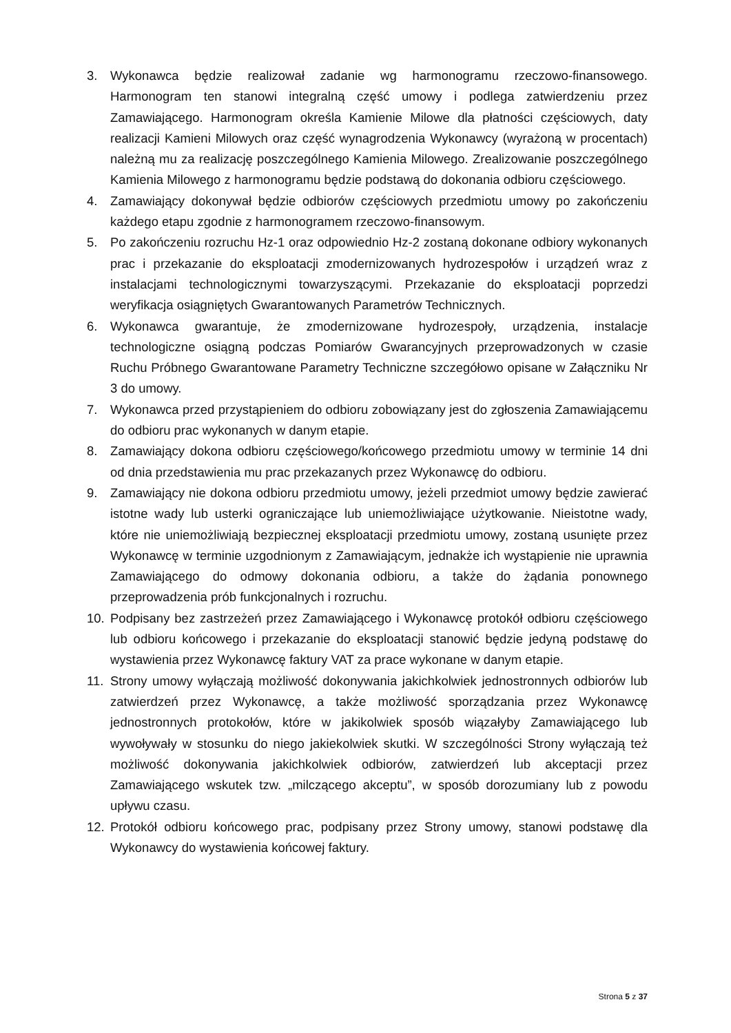3. Wykonawca będzie realizował zadanie wg harmonogramu rzeczowo-finansowego. Harmonogram ten stanowi integralną część umowy i podlega zatwierdzeniu przez Zamawiającego. Harmonogram określa Kamienie Milowe dla płatności częściowych, daty realizacji Kamieni Milowych oraz część wynagrodzenia Wykonawcy (wyrażoną w procentach) należną mu za realizację poszczególnego Kamienia Milowego. Zrealizowanie poszczególnego Kamienia Milowego z harmonogramu będzie podstawą do dokonania odbioru częściowego.
4. Zamawiający dokonywał będzie odbiorów częściowych przedmiotu umowy po zakończeniu każdego etapu zgodnie z harmonogramem rzeczowo-finansowym.
5. Po zakończeniu rozruchu Hz-1 oraz odpowiednio Hz-2 zostaną dokonane odbiory wykonanych prac i przekazanie do eksploatacji zmodernizowanych hydrozespołów i urządzeń wraz z instalacjami technologicznymi towarzyszącymi. Przekazanie do eksploatacji poprzedzi weryfikacja osiągniętych Gwarantowanych Parametrów Technicznych.
6. Wykonawca gwarantuje, że zmodernizowane hydrozespoły, urządzenia, instalacje technologiczne osiągną podczas Pomiarów Gwarancyjnych przeprowadzonych w czasie Ruchu Próbnego Gwarantowane Parametry Techniczne szczegółowo opisane w Załączniku Nr 3 do umowy.
7. Wykonawca przed przystąpieniem do odbioru zobowiązany jest do zgłoszenia Zamawiającemu do odbioru prac wykonanych w danym etapie.
8. Zamawiający dokona odbioru częściowego/końcowego przedmiotu umowy w terminie 14 dni od dnia przedstawienia mu prac przekazanych przez Wykonawcę do odbioru.
9. Zamawiający nie dokona odbioru przedmiotu umowy, jeżeli przedmiot umowy będzie zawierać istotne wady lub usterki ograniczające lub uniemożliwiające użytkowanie. Nieistotne wady, które nie uniemożliwiają bezpiecznej eksploatacji przedmiotu umowy, zostaną usunięte przez Wykonawcę w terminie uzgodnionym z Zamawiającym, jednakże ich wystąpienie nie uprawnia Zamawiającego do odmowy dokonania odbioru, a także do żądania ponownego przeprowadzenia prób funkcjonalnych i rozruchu.
10. Podpisany bez zastrzeżeń przez Zamawiającego i Wykonawcę protokół odbioru częściowego lub odbioru końcowego i przekazanie do eksploatacji stanowić będzie jedyną podstawę do wystawienia przez Wykonawcę faktury VAT za prace wykonane w danym etapie.
11. Strony umowy wyłączają możliwość dokonywania jakichkolwiek jednostronnych odbiorów lub zatwierdzeń przez Wykonawcę, a także możliwość sporządzania przez Wykonawcę jednostronnych protokołów, które w jakikolwiek sposób wiązałyby Zamawiającego lub wywoływały w stosunku do niego jakiekolwiek skutki. W szczególności Strony wyłączają też możliwość dokonywania jakichkolwiek odbiorów, zatwierdzeń lub akceptacji przez Zamawiającego wskutek tzw. „milczącego akceptu”, w sposób dorozumiany lub z powodu upływu czasu.
12. Protokół odbioru końcowego prac, podpisany przez Strony umowy, stanowi podstawę dla Wykonawcy do wystawienia końcowej faktury.
Strona 5 z 37